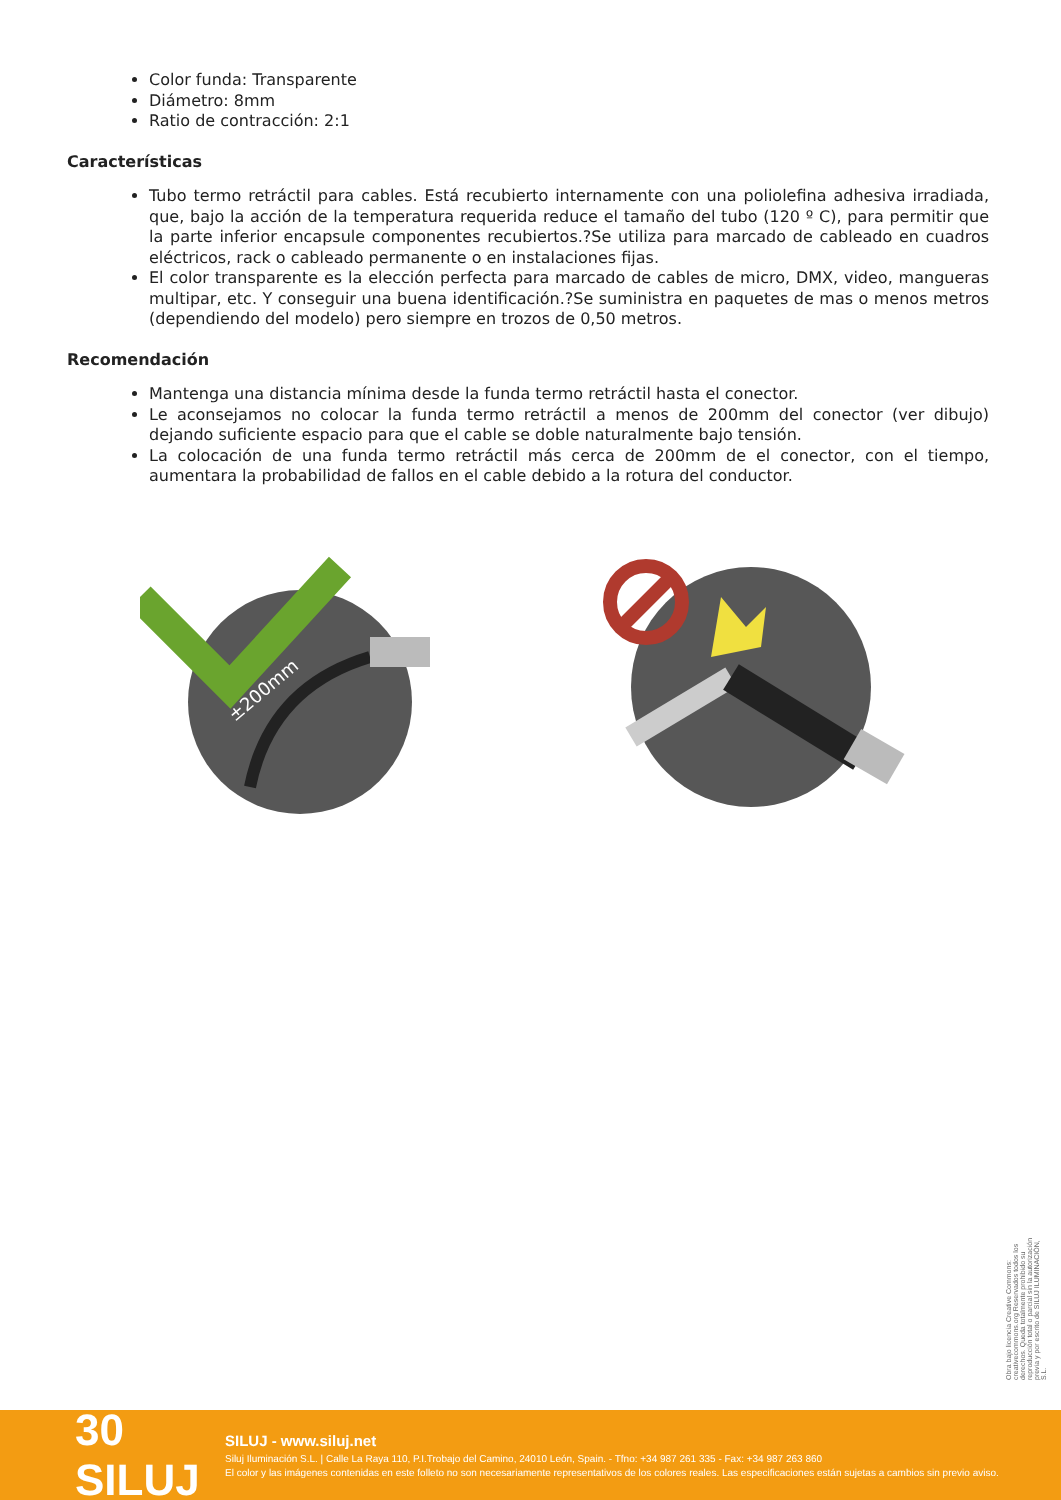Color funda: Transparente
Diámetro: 8mm
Ratio de contracción: 2:1
Características
Tubo termo retráctil para cables. Está recubierto internamente con una poliolefina adhesiva irradiada, que, bajo la acción de la temperatura requerida reduce el tamaño del tubo (120 º C), para permitir que la parte inferior encapsule componentes recubiertos.?Se utiliza para marcado de cableado en cuadros eléctricos, rack o cableado permanente o en instalaciones fijas.
El color transparente es la elección perfecta para marcado de cables de micro, DMX, video, mangueras multipar, etc. Y conseguir una buena identificación.?Se suministra en paquetes de mas o menos metros (dependiendo del modelo) pero siempre en trozos de 0,50 metros.
Recomendación
Mantenga una distancia mínima desde la funda termo retráctil hasta el conector.
Le aconsejamos no colocar la funda termo retráctil a menos de 200mm del conector (ver dibujo) dejando suficiente espacio para que el cable se doble naturalmente bajo tensión.
La colocación de una funda termo retráctil más cerca de 200mm de el conector, con el tiempo, aumentara la probabilidad de fallos en el cable debido a la rotura del conductor.
±200mm
Obra bajo licencia Creative Commons: creativecommons.org Reservados todos los derechos. Queda totalmente prohibido su reproducción total o parcial sin la autorización previa y por escrito de SILUJ ILUMINACIÓN, S.L.
30 SILUJ
SILUJ - www.siluj.net
Siluj Iluminación S.L. | Calle La Raya 110, P.I.Trobajo del Camino, 24010 León, Spain. - Tfno: +34 987 261 335 - Fax: +34 987 263 860
El color y las imágenes contenidas en este folleto no son necesariamente representativos de los colores reales. Las especificaciones están sujetas a cambios sin previo aviso.